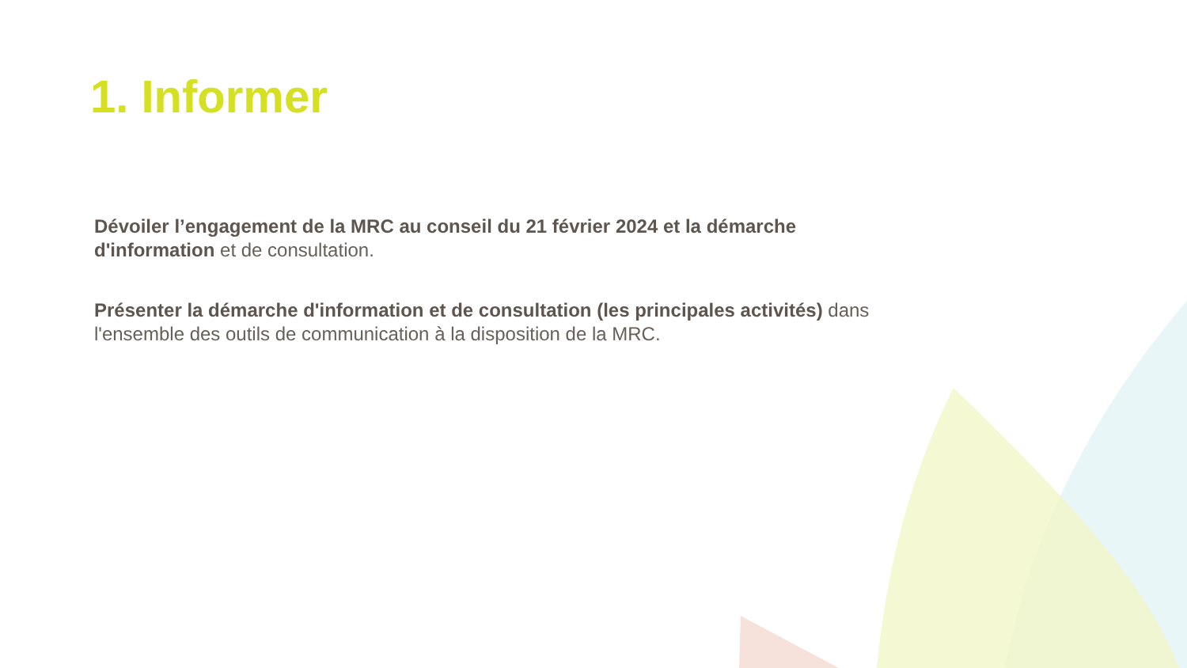1. Informer
Dévoiler l’engagement de la MRC au conseil du 21 février 2024 et la démarche d'information et de consultation.
Présenter la démarche d'information et de consultation (les principales activités) dans l'ensemble des outils de communication à la disposition de la MRC.